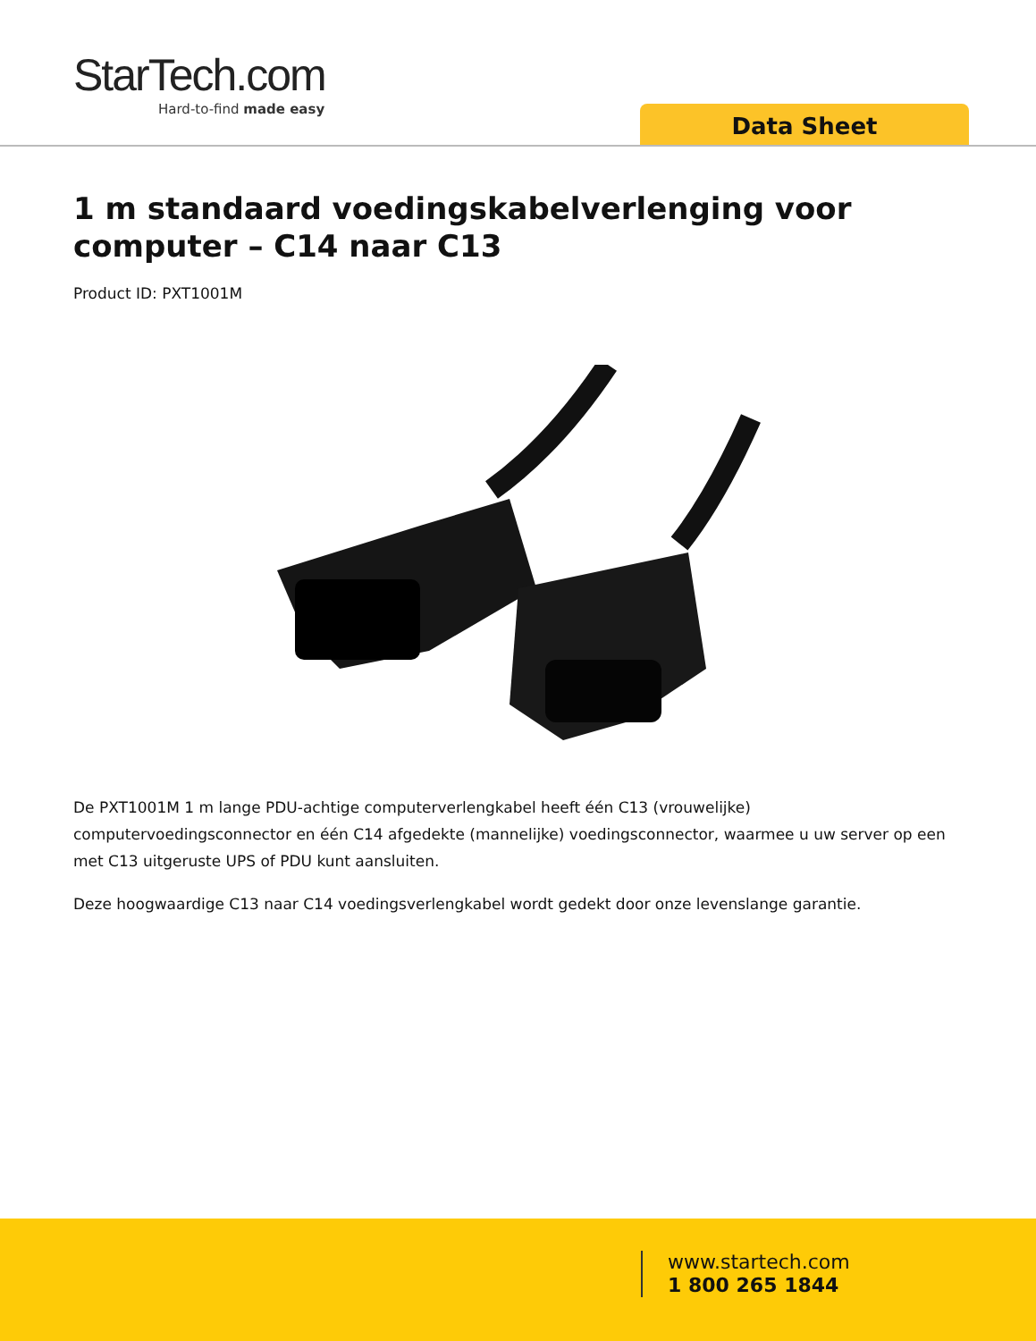StarTech.com
Hard-to-find made easy
Data Sheet
1 m standaard voedingskabelverlenging voor computer – C14 naar C13
Product ID: PXT1001M
De PXT1001M 1 m lange PDU-achtige computerverlengkabel heeft één C13 (vrouwelijke) computervoedingsconnector en één C14 afgedekte (mannelijke) voedingsconnector, waarmee u uw server op een met C13 uitgeruste UPS of PDU kunt aansluiten.
Deze hoogwaardige C13 naar C14 voedingsverlengkabel wordt gedekt door onze levenslange garantie.
www.startech.com
1 800 265 1844